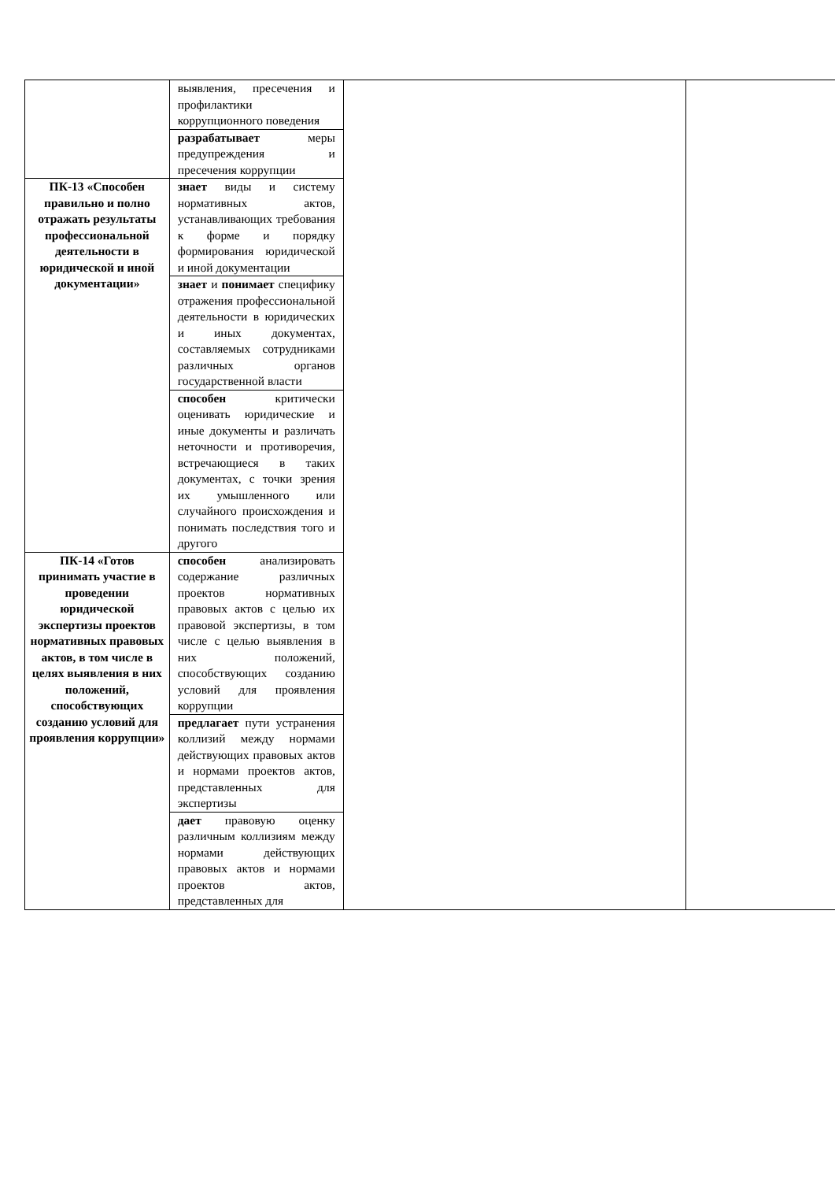| | выявления, пресечения и профилактики коррупционного поведения | | |
| | разрабатывает меры предупреждения и пресечения коррупции | | |
| ПК-13 «Способен правильно и полно отражать результаты профессиональной деятельности в юридической и иной документации» | знает виды и систему нормативных актов, устанавливающих требования к форме и порядку формирования юридической и иной документации | | |
| | знает и понимает специфику отражения профессиональной деятельности в юридических и иных документах, составляемых сотрудниками различных органов государственной власти | | |
| | способен критически оценивать юридические и иные документы и различать неточности и противоречия, встречающиеся в таких документах, с точки зрения их умышленного или случайного происхождения и понимать последствия того и другого | | |
| ПК-14 «Готов принимать участие в проведении юридической экспертизы проектов нормативных правовых актов, в том числе в целях выявления в них положений, способствующих созданию условий для проявления коррупции» | способен анализировать содержание различных проектов нормативных правовых актов с целью их правовой экспертизы, в том числе с целью выявления в них положений, способствующих созданию условий для проявления коррупции | | |
| | предлагает пути устранения коллизий между нормами действующих правовых актов и нормами проектов актов, представленных для экспертизы | | |
| | дает правовую оценку различным коллизиям между нормами действующих правовых актов и нормами проектов актов, представленных для | | |